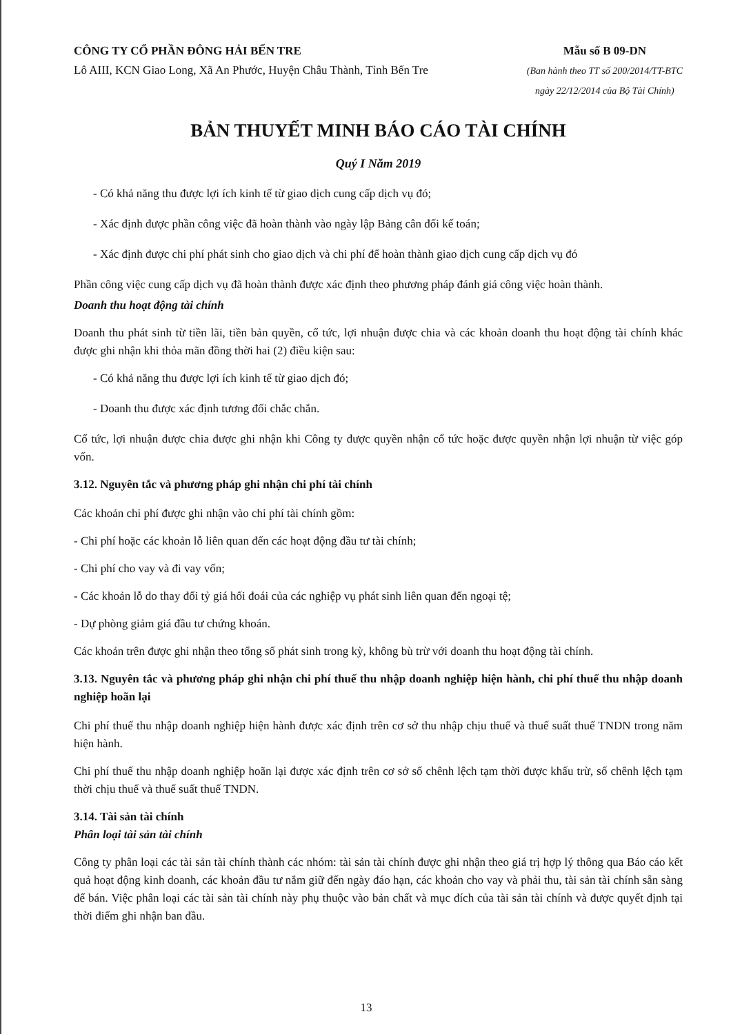CÔNG TY CỔ PHẦN ĐÔNG HẢI BẾN TRE
Lô AIII, KCN Giao Long, Xã An Phước, Huyện Châu Thành, Tỉnh Bến Tre
Mẫu số B 09-DN
(Ban hành theo TT số 200/2014/TT-BTC
ngày 22/12/2014 của Bộ Tài Chính)
BẢN THUYẾT MINH BÁO CÁO TÀI CHÍNH
Quý I Năm 2019
- Có khả năng thu được lợi ích kinh tế từ giao dịch cung cấp dịch vụ đó;
- Xác định được phần công việc đã hoàn thành vào ngày lập Bảng cân đối kế toán;
- Xác định được chi phí phát sinh cho giao dịch và chi phí để hoàn thành giao dịch cung cấp dịch vụ đó
Phần công việc cung cấp dịch vụ đã hoàn thành được xác định theo phương pháp đánh giá công việc hoàn thành.
Doanh thu hoạt động tài chính
Doanh thu phát sinh từ tiền lãi, tiền bản quyền, cổ tức, lợi nhuận được chia và các khoản doanh thu hoạt động tài chính khác được ghi nhận khi thỏa mãn đồng thời hai (2) điều kiện sau:
- Có khả năng thu được lợi ích kinh tế từ giao dịch đó;
- Doanh thu được xác định tương đối chắc chắn.
Cổ tức, lợi nhuận được chia được ghi nhận khi Công ty được quyền nhận cổ tức hoặc được quyền nhận lợi nhuận từ việc góp vốn.
3.12. Nguyên tắc và phương pháp ghi nhận chi phí tài chính
Các khoản chi phí được ghi nhận vào chi phí tài chính gồm:
- Chi phí hoặc các khoản lỗ liên quan đến các hoạt động đầu tư tài chính;
- Chi phí cho vay và đi vay vốn;
- Các khoản lỗ do thay đổi tỷ giá hối đoái của các nghiệp vụ phát sinh liên quan đến ngoại tệ;
- Dự phòng giảm giá đầu tư chứng khoán.
Các khoản trên được ghi nhận theo tổng số phát sinh trong kỳ, không bù trừ với doanh thu hoạt động tài chính.
3.13. Nguyên tắc và phương pháp ghi nhận chi phí thuế thu nhập doanh nghiệp hiện hành, chi phí thuế thu nhập doanh nghiệp hoãn lại
Chi phí thuế thu nhập doanh nghiệp hiện hành được xác định trên cơ sở thu nhập chịu thuế và thuế suất thuế TNDN trong năm hiện hành.
Chi phí thuế thu nhập doanh nghiệp hoãn lại được xác định trên cơ sở số chênh lệch tạm thời được khấu trừ, số chênh lệch tạm thời chịu thuế và thuế suất thuế TNDN.
3.14. Tài sản tài chính
Phân loại tài sản tài chính
Công ty phân loại các tài sản tài chính thành các nhóm: tài sản tài chính được ghi nhận theo giá trị hợp lý thông qua Báo cáo kết quả hoạt động kinh doanh, các khoản đầu tư nắm giữ đến ngày đáo hạn, các khoản cho vay và phải thu, tài sản tài chính sẵn sàng để bán. Việc phân loại các tài sản tài chính này phụ thuộc vào bản chất và mục đích của tài sản tài chính và được quyết định tại thời điểm ghi nhận ban đầu.
13